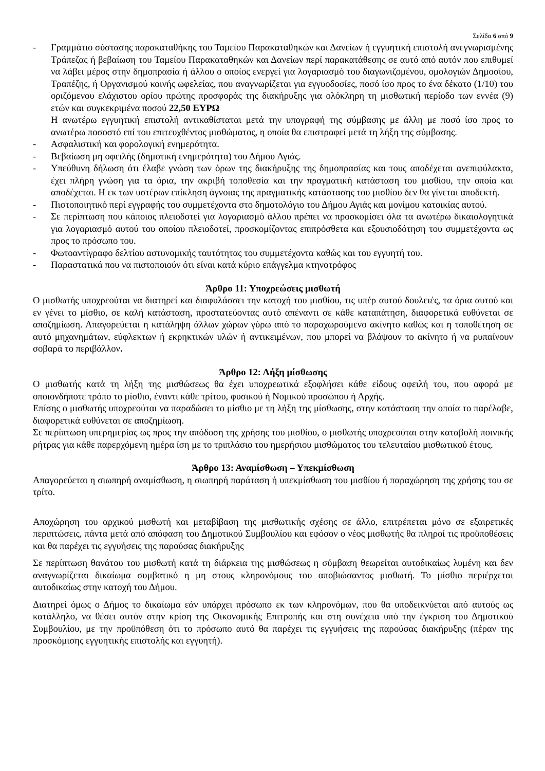Σελίδα 6 από 9
- Γραμμάτιο σύστασης παρακαταθήκης του Ταμείου Παρακαταθηκών και Δανείων ή εγγυητική επιστολή ανεγνωρισμένης Τράπεζας ή βεβαίωση του Ταμείου Παρακαταθηκών και Δανείων περί παρακατάθεσης σε αυτό από αυτόν που επιθυμεί να λάβει μέρος στην δημοπρασία ή άλλου ο οποίος ενεργεί για λογαριασμό του διαγωνιζομένου, ομολογιών Δημοσίου, Τραπέζης, ή Οργανισμού κοινής ωφελείας, που αναγνωρίζεται για εγγυοδοσίες, ποσό ίσο προς το ένα δέκατο (1/10) του οριζόμενου ελάχιστου ορίου πρώτης προσφοράς της διακήρυξης για ολόκληρη τη μισθωτική περίοδο των εννέα (9) ετών και συγκεκριμένα ποσού 22,50 ΕΥΡΩ
Η ανωτέρω εγγυητική επιστολή αντικαθίσταται μετά την υπογραφή της σύμβασης με άλλη με ποσό ίσο προς το ανωτέρω ποσοστό επί του επιτευχθέντος μισθώματος, η οποία θα επιστραφεί μετά τη λήξη της σύμβασης.
- Ασφαλιστική και φορολογική ενημερότητα.
- Βεβαίωση μη οφειλής (δημοτική ενημερότητα) του Δήμου Αγιάς.
- Υπεύθυνη δήλωση ότι έλαβε γνώση των όρων της διακήρυξης της δημοπρασίας και τους αποδέχεται ανεπιφύλακτα, έχει πλήρη γνώση για τα όρια, την ακριβή τοποθεσία και την πραγματική κατάσταση του μισθίου, την οποία και αποδέχεται. Η εκ των υστέρων επίκληση άγνοιας της πραγματικής κατάστασης του μισθίου δεν θα γίνεται αποδεκτή.
- Πιστοποιητικό περί εγγραφής του συμμετέχοντα στο δημοτολόγιο του Δήμου Αγιάς και μονίμου κατοικίας αυτού.
- Σε περίπτωση που κάποιος πλειοδοτεί για λογαριασμό άλλου πρέπει να προσκομίσει όλα τα ανωτέρω δικαιολογητικά για λογαριασμό αυτού του οποίου πλειοδοτεί, προσκομίζοντας επιπρόσθετα και εξουσιοδότηση του συμμετέχοντα ως προς το πρόσωπο του.
- Φωτοαντίγραφο δελτίου αστυνομικής ταυτότητας του συμμετέχοντα καθώς και του εγγυητή του.
- Παραστατικά που να πιστοποιούν ότι είναι κατά κύριο επάγγελμα κτηνοτρόφος
Άρθρο 11: Υποχρεώσεις μισθωτή
Ο μισθωτής υποχρεούται να διατηρεί και διαφυλάσσει την κατοχή του μισθίου, τις υπέρ αυτού δουλειές, τα όρια αυτού και εν γένει το μίσθιο, σε καλή κατάσταση, προστατεύοντας αυτό απέναντι σε κάθε καταπάτηση, διαφορετικά ευθύνεται σε αποζημίωση. Απαγορεύεται η κατάληψη άλλων χώρων γύρω από το παραχωρούμενο ακίνητο καθώς και η τοποθέτηση σε αυτό μηχανημάτων, εύφλεκτων ή εκρηκτικών υλών ή αντικειμένων, που μπορεί να βλάψουν το ακίνητο ή να ρυπαίνουν σοβαρά το περιβάλλον.
Άρθρο 12: Λήξη μίσθωσης
Ο μισθωτής κατά τη λήξη της μισθώσεως θα έχει υποχρεωτικά εξοφλήσει κάθε είδους οφειλή του, που αφορά με οποιονδήποτε τρόπο το μίσθιο, έναντι κάθε τρίτου, φυσικού ή Νομικού προσώπου ή Αρχής.
Επίσης ο μισθωτής υποχρεούται να παραδώσει το μίσθιο με τη λήξη της μίσθωσης, στην κατάσταση την οποία το παρέλαβε, διαφορετικά ευθύνεται σε αποζημίωση.
Σε περίπτωση υπερημερίας ως προς την απόδοση της χρήσης του μισθίου, ο μισθωτής υποχρεούται στην καταβολή ποινικής ρήτρας για κάθε παρερχόμενη ημέρα ίση με το τριπλάσιο του ημερήσιου μισθώματος του τελευταίου μισθωτικού έτους.
Άρθρο 13: Αναμίσθωση – Υπεκμίσθωση
Απαγορεύεται η σιωπηρή αναμίσθωση, η σιωπηρή παράταση ή υπεκμίσθωση του μισθίου ή παραχώρηση της χρήσης του σε τρίτο.
Αποχώρηση του αρχικού μισθωτή και μεταβίβαση της μισθωτικής σχέσης σε άλλο, επιτρέπεται μόνο σε εξαιρετικές περιπτώσεις, πάντα μετά από απόφαση του Δημοτικού Συμβουλίου και εφόσον ο νέος μισθωτής θα πληροί τις προϋποθέσεις και θα παρέχει τις εγγυήσεις της παρούσας διακήρυξης
Σε περίπτωση θανάτου του μισθωτή κατά τη διάρκεια της μισθώσεως η σύμβαση θεωρείται αυτοδικαίως λυμένη και δεν αναγνωρίζεται δικαίωμα συμβατικό η μη στους κληρονόμους του αποβιώσαντος μισθωτή. Το μίσθιο περιέρχεται αυτοδικαίως στην κατοχή του Δήμου.
Διατηρεί όμως ο Δήμος το δικαίωμα εάν υπάρχει πρόσωπο εκ των κληρονόμων, που θα υποδεικνύεται από αυτούς ως κατάλληλο, να θέσει αυτόν στην κρίση της Οικονομικής Επιτροπής και στη συνέχεια υπό την έγκριση του Δημοτικού Συμβουλίου, με την προϋπόθεση ότι το πρόσωπο αυτό θα παρέχει τις εγγυήσεις της παρούσας διακήρυξης (πέραν της προσκόμισης εγγυητικής επιστολής και εγγυητή).